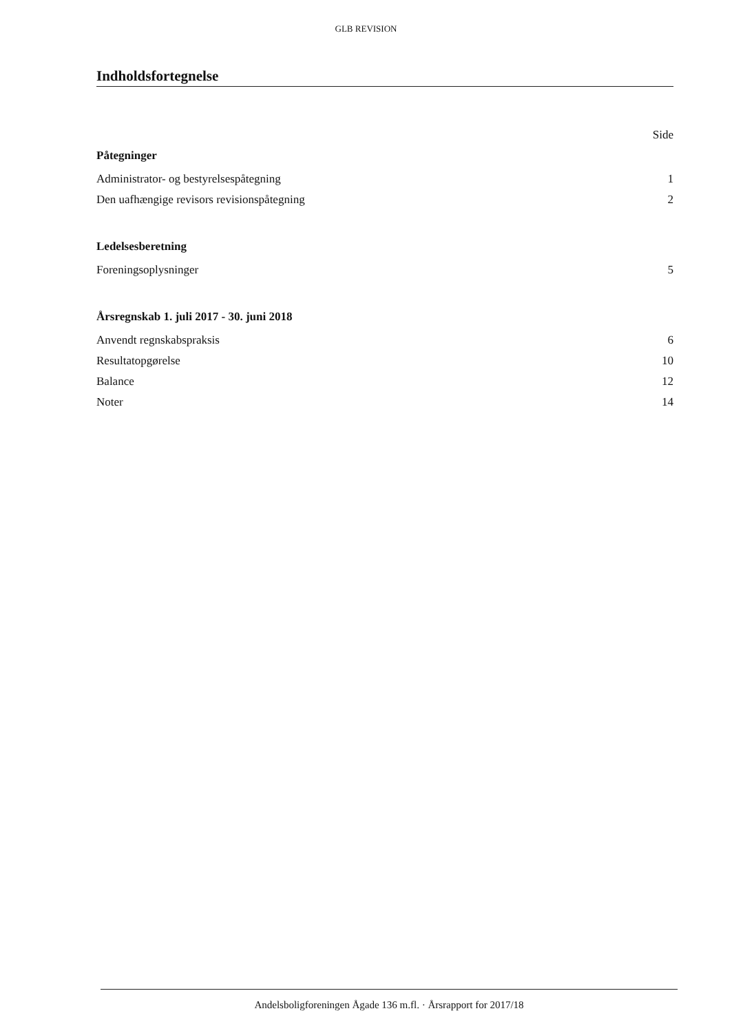GLB REVISION
Indholdsfortegnelse
Side
Påtegninger
Administrator- og bestyrelsespåtegning 1
Den uafhængige revisors revisionspåtegning 2
Ledelsesberetning
Foreningsoplysninger 5
Årsregnskab 1. juli 2017 - 30. juni 2018
Anvendt regnskabspraksis 6
Resultatopgørelse 10
Balance 12
Noter 14
Andelsboligforeningen Ågade 136 m.fl. · Årsrapport for 2017/18